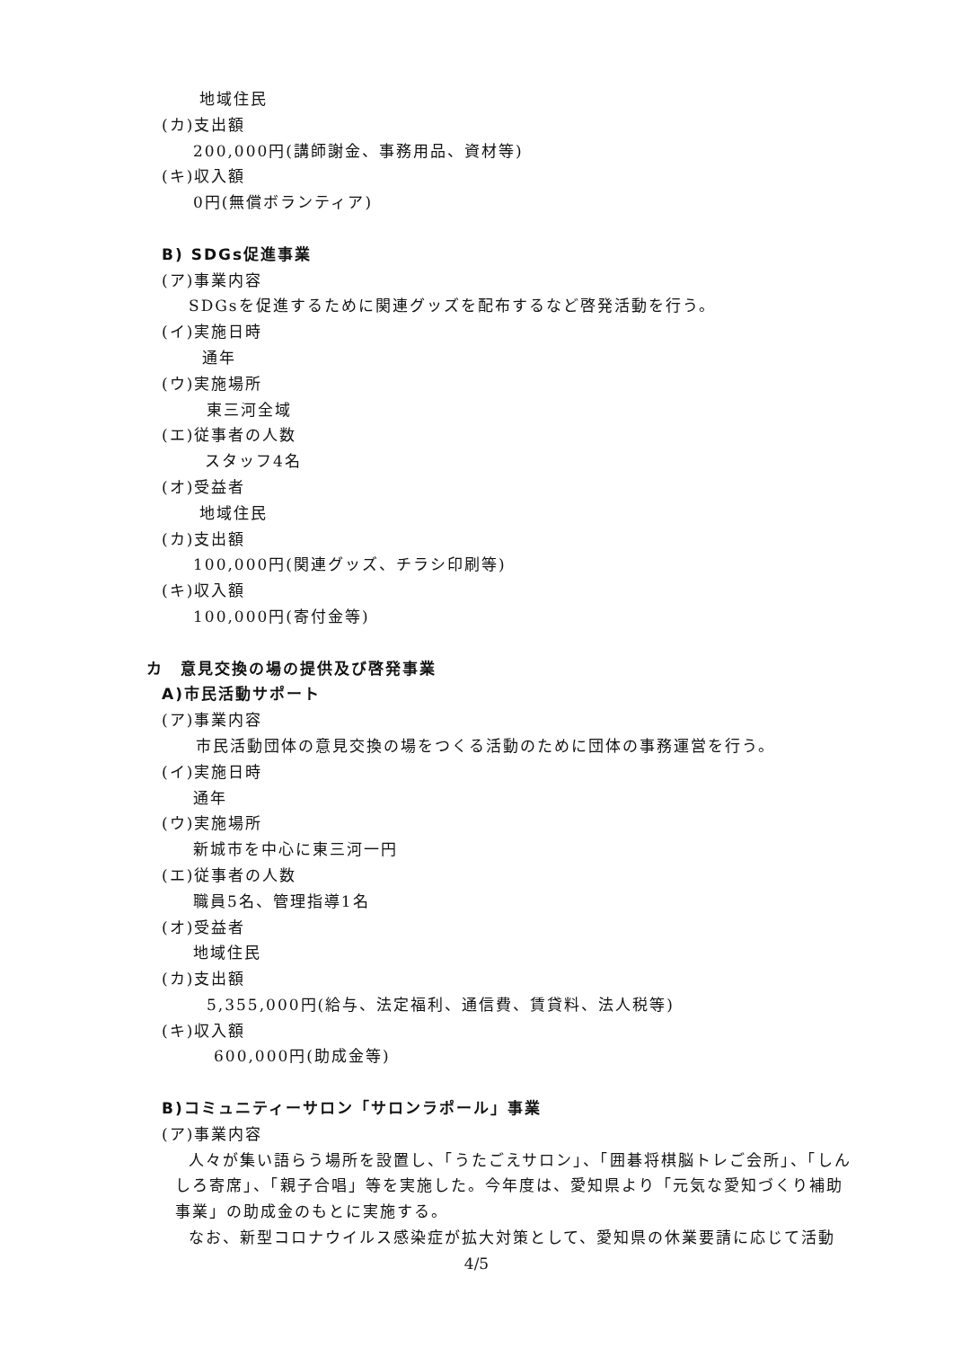地域住民
(カ)支出額
200,000円(講師謝金、事務用品、資材等)
(キ)収入額
0円(無償ボランティア)
B) SDGs促進事業
(ア)事業内容
SDGsを促進するために関連グッズを配布するなど啓発活動を行う。
(イ)実施日時
通年
(ウ)実施場所
東三河全域
(エ)従事者の人数
スタッフ4名
(オ)受益者
地域住民
(カ)支出額
100,000円(関連グッズ、チラシ印刷等)
(キ)収入額
100,000円(寄付金等)
カ　意見交換の場の提供及び啓発事業
A)市民活動サポート
(ア)事業内容
市民活動団体の意見交換の場をつくる活動のために団体の事務運営を行う。
(イ)実施日時
通年
(ウ)実施場所
新城市を中心に東三河一円
(エ)従事者の人数
職員5名、管理指導1名
(オ)受益者
地域住民
(カ)支出額
5,355,000円(給与、法定福利、通信費、賃貸料、法人税等)
(キ)収入額
600,000円(助成金等)
B)コミュニティーサロン「サロンラポール」事業
(ア)事業内容
人々が集い語らう場所を設置し、「うたごえサロン」、「囲碁将棋脳トレご会所」、「しん
しろ寄席」、「親子合唱」等を実施した。今年度は、愛知県より「元気な愛知づくり補助
事業」の助成金のもとに実施する。
なお、新型コロナウイルス感染症が拡大対策として、愛知県の休業要請に応じて活動
4/5